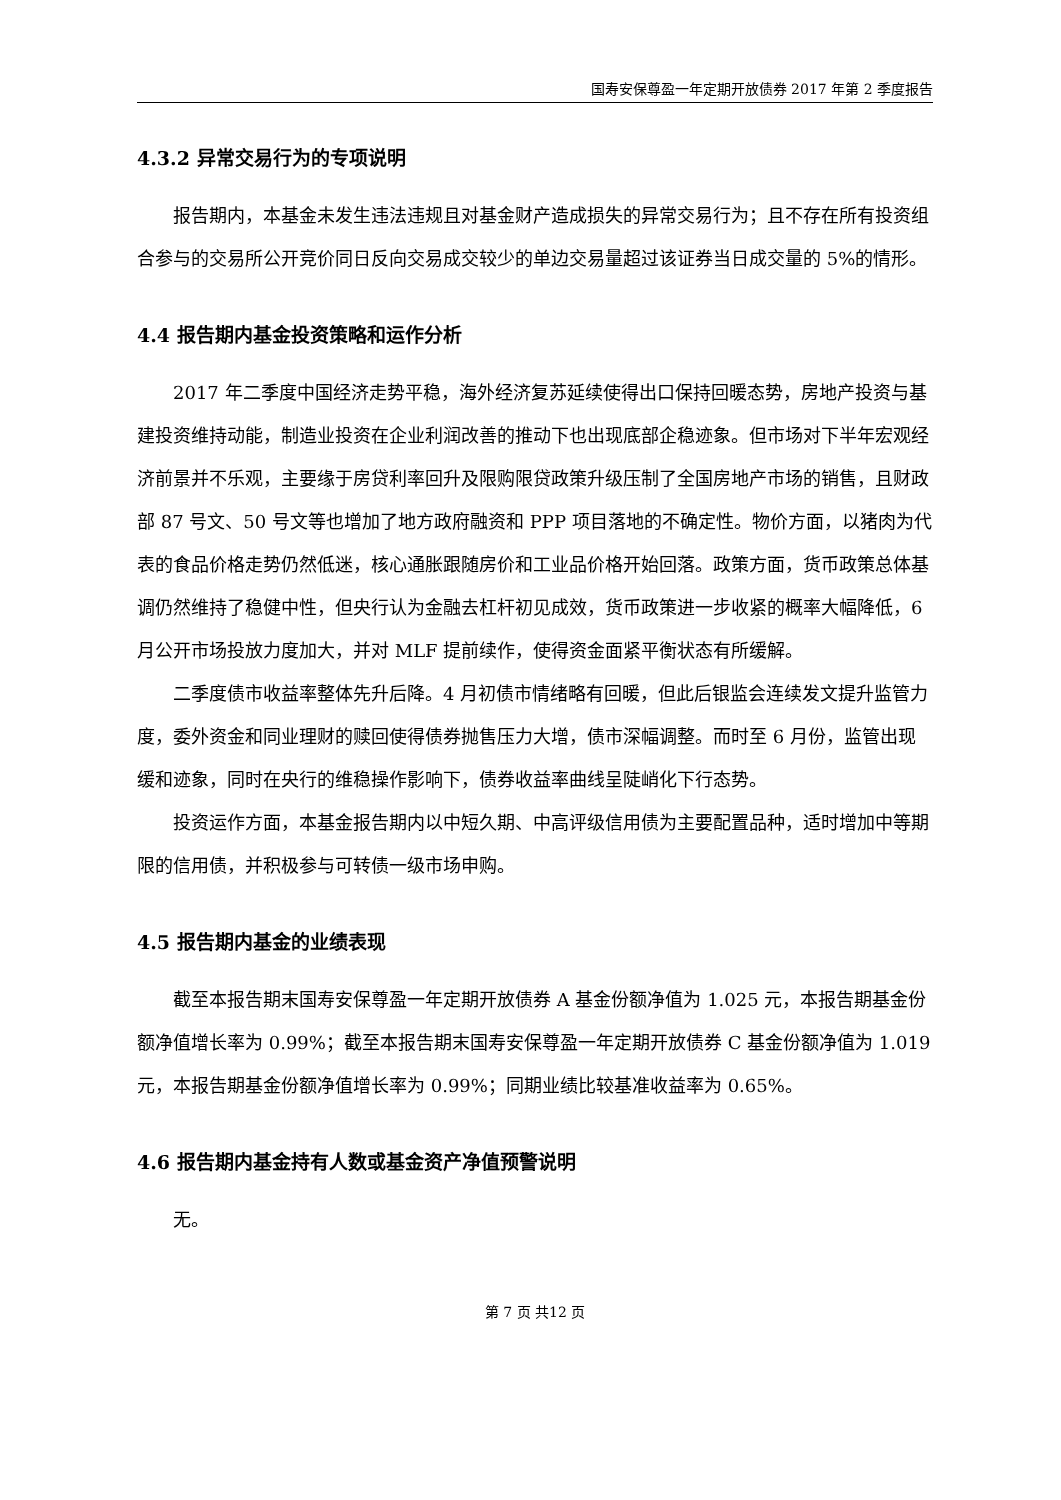国寿安保尊盈一年定期开放债券 2017 年第 2 季度报告
4.3.2 异常交易行为的专项说明
报告期内，本基金未发生违法违规且对基金财产造成损失的异常交易行为；且不存在所有投资组合参与的交易所公开竞价同日反向交易成交较少的单边交易量超过该证券当日成交量的 5%的情形。
4.4 报告期内基金投资策略和运作分析
2017 年二季度中国经济走势平稳，海外经济复苏延续使得出口保持回暖态势，房地产投资与基建投资维持动能，制造业投资在企业利润改善的推动下也出现底部企稳迹象。但市场对下半年宏观经济前景并不乐观，主要缘于房贷利率回升及限购限贷政策升级压制了全国房地产市场的销售，且财政部 87 号文、50 号文等也增加了地方政府融资和 PPP 项目落地的不确定性。物价方面，以猪肉为代表的食品价格走势仍然低迷，核心通胀跟随房价和工业品价格开始回落。政策方面，货币政策总体基调仍然维持了稳健中性，但央行认为金融去杠杆初见成效，货币政策进一步收紧的概率大幅降低，6 月公开市场投放力度加大，并对 MLF 提前续作，使得资金面紧平衡状态有所缓解。
二季度债市收益率整体先升后降。4 月初债市情绪略有回暖，但此后银监会连续发文提升监管力度，委外资金和同业理财的赎回使得债券抛售压力大增，债市深幅调整。而时至 6 月份，监管出现缓和迹象，同时在央行的维稳操作影响下，债券收益率曲线呈陡峭化下行态势。
投资运作方面，本基金报告期内以中短久期、中高评级信用债为主要配置品种，适时增加中等期限的信用债，并积极参与可转债一级市场申购。
4.5 报告期内基金的业绩表现
截至本报告期末国寿安保尊盈一年定期开放债券 A 基金份额净值为 1.025 元，本报告期基金份额净值增长率为 0.99%；截至本报告期末国寿安保尊盈一年定期开放债券 C 基金份额净值为 1.019 元，本报告期基金份额净值增长率为 0.99%；同期业绩比较基准收益率为 0.65%。
4.6 报告期内基金持有人数或基金资产净值预警说明
无。
第 7 页 共12 页